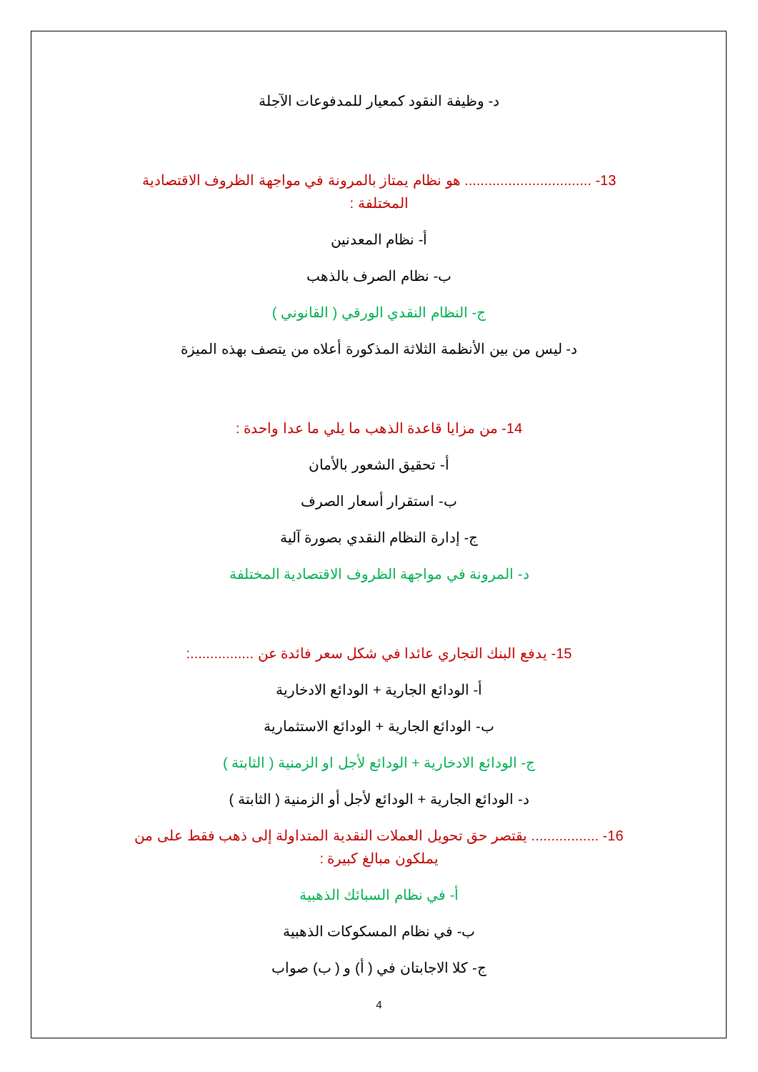د- وظيفة النقود كمعيار للمدفوعات الآجلة
13- ................................ هو نظام يمتاز بالمرونة في مواجهة الظروف الاقتصادية المختلفة :
أ- نظام المعدنين
ب- نظام الصرف بالذهب
ج- النظام النقدي الورقي ( القانوني )
د- ليس من بين الأنظمة الثلاثة المذكورة أعلاه من يتصف بهذه الميزة
14- من مزايا قاعدة الذهب ما يلي ما عدا واحدة :
أ- تحقيق الشعور بالأمان
ب- استقرار أسعار الصرف
ج- إدارة النظام النقدي بصورة آلية
د- المرونة في مواجهة الظروف الاقتصادية المختلفة
15- يدفع البنك التجاري عائدا في شكل سعر فائدة عن ................:
أ- الودائع الجارية + الودائع الادخارية
ب- الودائع الجارية + الودائع الاستثمارية
ج- الودائع الادخارية + الودائع لأجل او الزمنية ( الثابتة )
د- الودائع الجارية + الودائع لأجل أو الزمنية ( الثابتة )
16- ................. يقتصر حق تحويل العملات النقدية المتداولة إلى ذهب فقط على من يملكون مبالغ كبيرة :
أ- في نظام السبائك الذهبية
ب- في نظام المسكوكات الذهبية
ج- كلا الاجابتان في ( أ) و ( ب) صواب
4